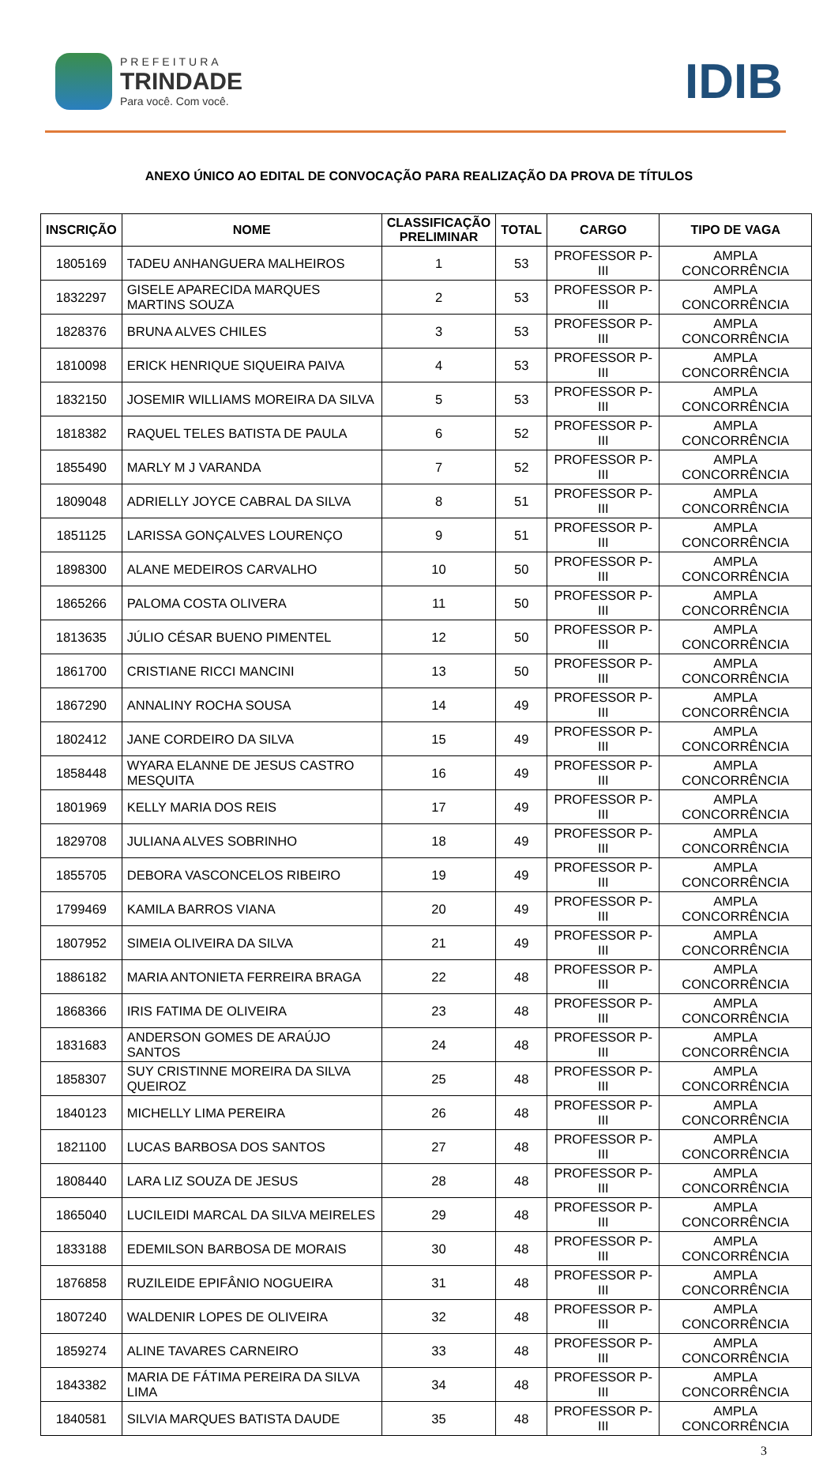PREFEITURA
TRINDADE
Para você. Com você.
IDIB
ANEXO ÚNICO AO EDITAL DE CONVOCAÇÃO PARA REALIZAÇÃO DA PROVA DE TÍTULOS
| INSCRIÇÃO | NOME | CLASSIFICAÇÃO PRELIMINAR | TOTAL | CARGO | TIPO DE VAGA |
| --- | --- | --- | --- | --- | --- |
| 1805169 | TADEU ANHANGUERA MALHEIROS | 1 | 53 | PROFESSOR P-III | AMPLA CONCORRÊNCIA |
| 1832297 | GISELE APARECIDA MARQUES MARTINS SOUZA | 2 | 53 | PROFESSOR P-III | AMPLA CONCORRÊNCIA |
| 1828376 | BRUNA ALVES CHILES | 3 | 53 | PROFESSOR P-III | AMPLA CONCORRÊNCIA |
| 1810098 | ERICK HENRIQUE SIQUEIRA PAIVA | 4 | 53 | PROFESSOR P-III | AMPLA CONCORRÊNCIA |
| 1832150 | JOSEMIR WILLIAMS MOREIRA DA SILVA | 5 | 53 | PROFESSOR P-III | AMPLA CONCORRÊNCIA |
| 1818382 | RAQUEL TELES BATISTA DE PAULA | 6 | 52 | PROFESSOR P-III | AMPLA CONCORRÊNCIA |
| 1855490 | MARLY M J VARANDA | 7 | 52 | PROFESSOR P-III | AMPLA CONCORRÊNCIA |
| 1809048 | ADRIELLY JOYCE CABRAL DA SILVA | 8 | 51 | PROFESSOR P-III | AMPLA CONCORRÊNCIA |
| 1851125 | LARISSA GONÇALVES LOURENÇO | 9 | 51 | PROFESSOR P-III | AMPLA CONCORRÊNCIA |
| 1898300 | ALANE MEDEIROS CARVALHO | 10 | 50 | PROFESSOR P-III | AMPLA CONCORRÊNCIA |
| 1865266 | PALOMA COSTA OLIVERA | 11 | 50 | PROFESSOR P-III | AMPLA CONCORRÊNCIA |
| 1813635 | JÚLIO CÉSAR BUENO PIMENTEL | 12 | 50 | PROFESSOR P-III | AMPLA CONCORRÊNCIA |
| 1861700 | CRISTIANE RICCI MANCINI | 13 | 50 | PROFESSOR P-III | AMPLA CONCORRÊNCIA |
| 1867290 | ANNALINY ROCHA SOUSA | 14 | 49 | PROFESSOR P-III | AMPLA CONCORRÊNCIA |
| 1802412 | JANE CORDEIRO DA SILVA | 15 | 49 | PROFESSOR P-III | AMPLA CONCORRÊNCIA |
| 1858448 | WYARA ELANNE DE JESUS CASTRO MESQUITA | 16 | 49 | PROFESSOR P-III | AMPLA CONCORRÊNCIA |
| 1801969 | KELLY MARIA DOS REIS | 17 | 49 | PROFESSOR P-III | AMPLA CONCORRÊNCIA |
| 1829708 | JULIANA ALVES SOBRINHO | 18 | 49 | PROFESSOR P-III | AMPLA CONCORRÊNCIA |
| 1855705 | DEBORA VASCONCELOS RIBEIRO | 19 | 49 | PROFESSOR P-III | AMPLA CONCORRÊNCIA |
| 1799469 | KAMILA BARROS VIANA | 20 | 49 | PROFESSOR P-III | AMPLA CONCORRÊNCIA |
| 1807952 | SIMEIA OLIVEIRA DA SILVA | 21 | 49 | PROFESSOR P-III | AMPLA CONCORRÊNCIA |
| 1886182 | MARIA ANTONIETA FERREIRA BRAGA | 22 | 48 | PROFESSOR P-III | AMPLA CONCORRÊNCIA |
| 1868366 | IRIS FATIMA DE OLIVEIRA | 23 | 48 | PROFESSOR P-III | AMPLA CONCORRÊNCIA |
| 1831683 | ANDERSON GOMES DE ARAÚJO SANTOS | 24 | 48 | PROFESSOR P-III | AMPLA CONCORRÊNCIA |
| 1858307 | SUY CRISTINNE MOREIRA DA SILVA QUEIROZ | 25 | 48 | PROFESSOR P-III | AMPLA CONCORRÊNCIA |
| 1840123 | MICHELLY LIMA PEREIRA | 26 | 48 | PROFESSOR P-III | AMPLA CONCORRÊNCIA |
| 1821100 | LUCAS BARBOSA DOS SANTOS | 27 | 48 | PROFESSOR P-III | AMPLA CONCORRÊNCIA |
| 1808440 | LARA LIZ SOUZA DE JESUS | 28 | 48 | PROFESSOR P-III | AMPLA CONCORRÊNCIA |
| 1865040 | LUCILEIDI MARCAL DA SILVA MEIRELES | 29 | 48 | PROFESSOR P-III | AMPLA CONCORRÊNCIA |
| 1833188 | EDEMILSON BARBOSA DE MORAIS | 30 | 48 | PROFESSOR P-III | AMPLA CONCORRÊNCIA |
| 1876858 | RUZILEIDE EPIFÂNIO NOGUEIRA | 31 | 48 | PROFESSOR P-III | AMPLA CONCORRÊNCIA |
| 1807240 | WALDENIR LOPES DE OLIVEIRA | 32 | 48 | PROFESSOR P-III | AMPLA CONCORRÊNCIA |
| 1859274 | ALINE TAVARES CARNEIRO | 33 | 48 | PROFESSOR P-III | AMPLA CONCORRÊNCIA |
| 1843382 | MARIA DE FÁTIMA PEREIRA DA SILVA LIMA | 34 | 48 | PROFESSOR P-III | AMPLA CONCORRÊNCIA |
| 1840581 | SILVIA MARQUES BATISTA DAUDE | 35 | 48 | PROFESSOR P-III | AMPLA CONCORRÊNCIA |
3